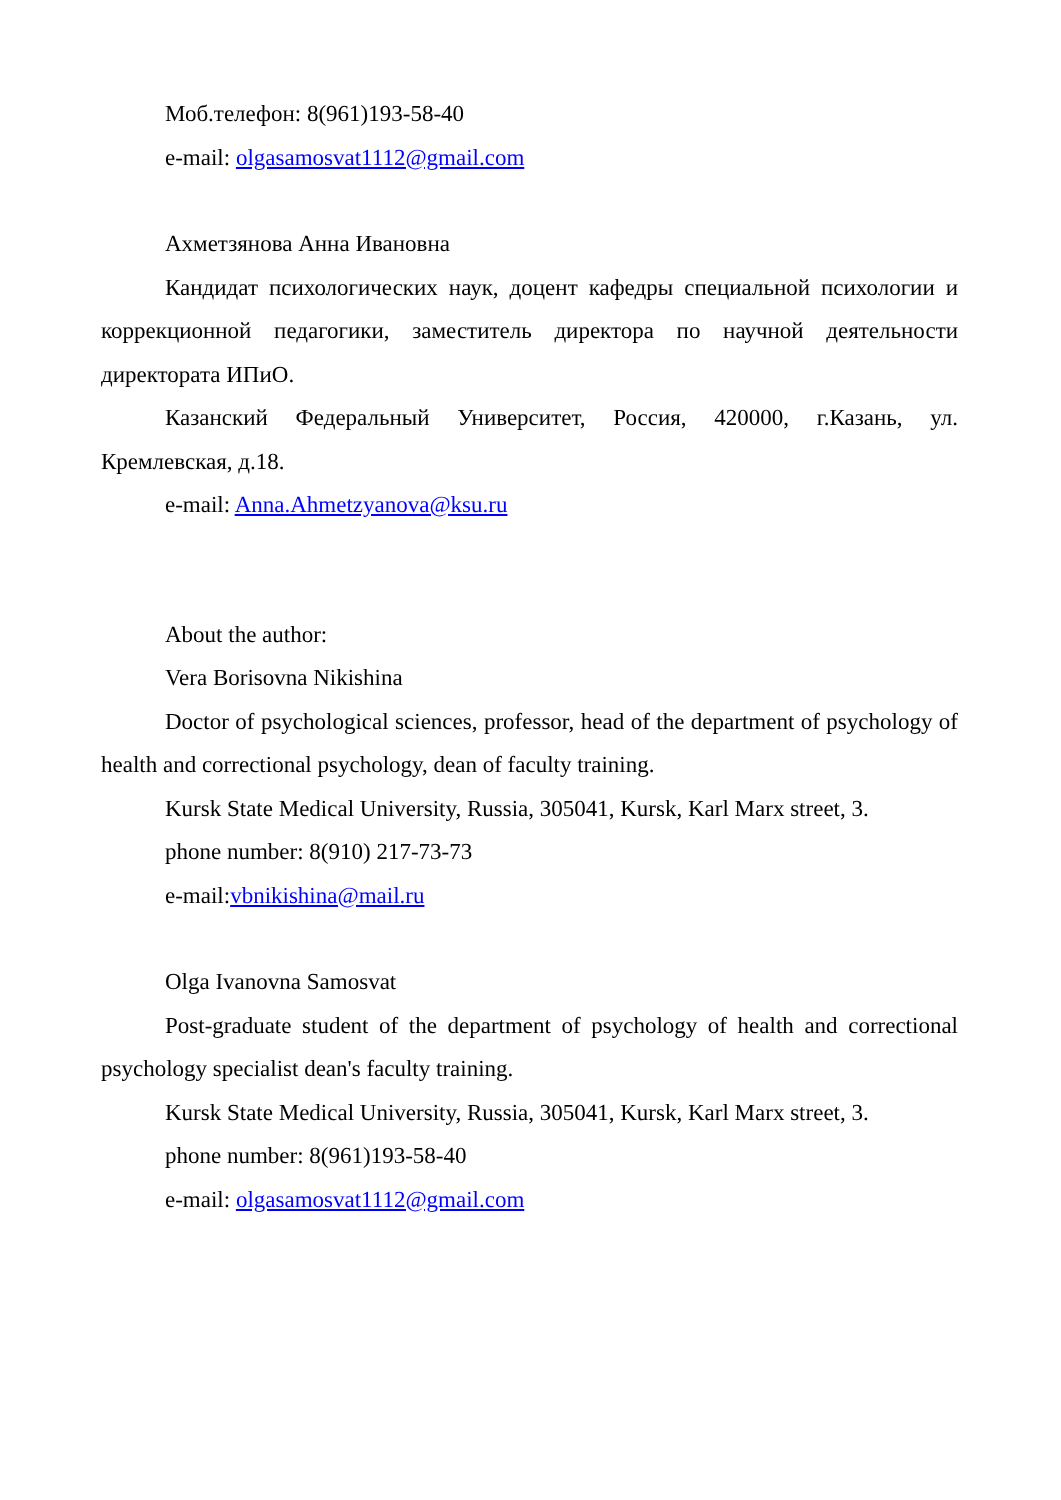Моб.телефон: 8(961)193-58-40
e-mail: olgasamosvat1112@gmail.com
Ахметзянова Анна Ивановна
Кандидат психологических наук, доцент кафедры специальной психологии и коррекционной педагогики, заместитель директора по научной деятельности директората ИПиО.
Казанский Федеральный Университет, Россия, 420000, г.Казань, ул. Кремлевская, д.18.
e-mail: Anna.Ahmetzyanova@ksu.ru
About the author:
Vera Borisovna Nikishina
Doctor of psychological sciences, professor, head of the department of psychology of health and correctional psychology, dean of faculty training.
Kursk State Medical University, Russia, 305041, Kursk, Karl Marx street, 3.
phone number: 8(910) 217-73-73
e-mail:vbnikishina@mail.ru
Olga Ivanovna Samosvat
Post-graduate student of the department of psychology of health and correctional psychology specialist dean's faculty training.
Kursk State Medical University, Russia, 305041, Kursk, Karl Marx street, 3.
phone number: 8(961)193-58-40
e-mail: olgasamosvat1112@gmail.com